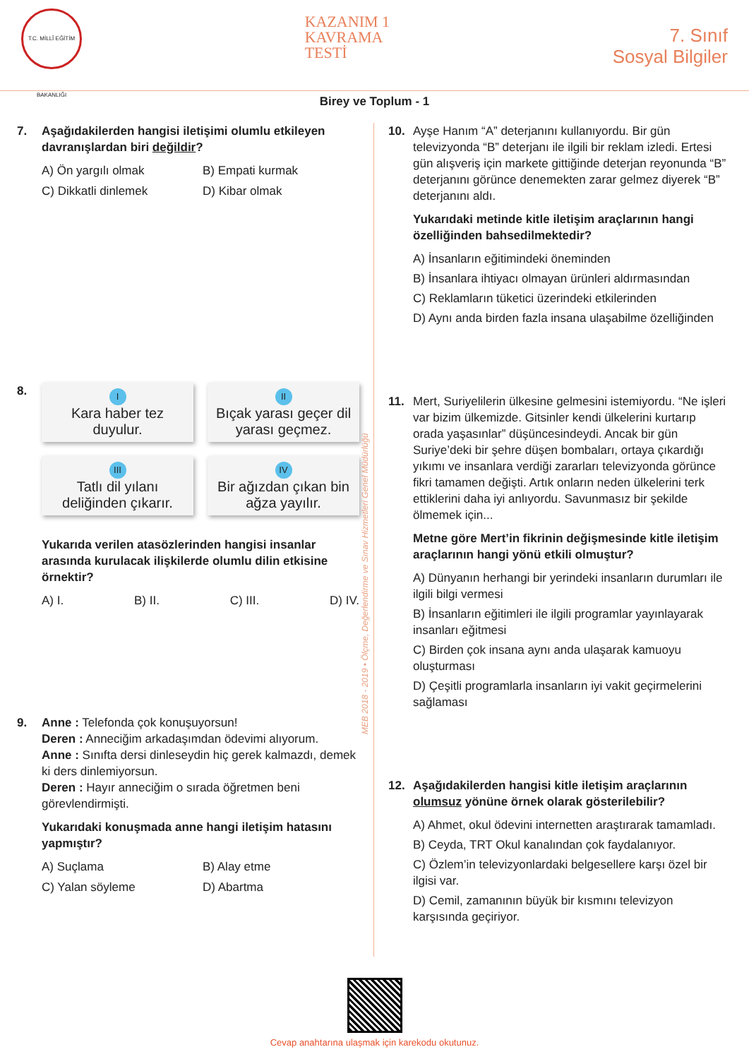T.C. MİLLÎ EĞİTİM BAKANLIĞI
KAZANIM 1
KAVRAMA
TESTİ
7. Sınıf
Sosyal Bilgiler
Birey ve Toplum - 1
7. Aşağıdakilerden hangisi iletişimi olumlu etkileyen davranışlardan biri değildir?
A) Ön yargılı olmak
B) Empati kurmak
C) Dikkatli dinlemek
D) Kibar olmak
8.
I
Kara haber tez duyulur.
II
Bıçak yarası geçer dil yarası geçmez.
III
Tatlı dil yılanı deliğinden çıkarır.
IV
Bir ağızdan çıkan bin ağza yayılır.
Yukarıda verilen atasözlerinden hangisi insanlar arasında kurulacak ilişkilerde olumlu dilin etkisine örnektir?
A) I. B) II. C) III. D) IV.
9. Anne : Telefonda çok konuşuyorsun!
Deren : Anneciğim arkadaşımdan ödevimi alıyorum.
Anne : Sınıfta dersi dinleseydin hiç gerek kalmazdı, demek ki ders dinlemiyorsun.
Deren : Hayır anneciğim o sırada öğretmen beni görevlendirmişti.
Yukarıdaki konuşmada anne hangi iletişim hatasını yapmıştır?
A) Suçlama
B) Alay etme
C) Yalan söyleme
D) Abartma
10. Ayşe Hanım “A” deterjanını kullanıyordu. Bir gün televizyonda “B” deterjanı ile ilgili bir reklam izledi. Ertesi gün alışveriş için markete gittiğinde deterjan reyonunda “B” deterjanını görünce denemekten zarar gelmez diyerek “B” deterjanını aldı.
Yukarıdaki metinde kitle iletişim araçlarının hangi özelliğinden bahsedilmektedir?
A) İnsanların eğitimindeki öneminden
B) İnsanlara ihtiyacı olmayan ürünleri aldırmasından
C) Reklamların tüketici üzerindeki etkilerinden
D) Aynı anda birden fazla insana ulaşabilme özelliğinden
11. Mert, Suriyelilerin ülkesine gelmesini istemiyordu. “Ne işleri var bizim ülkemizde. Gitsinler kendi ülkelerini kurtarıp orada yaşasınlar” düşüncesindeydi. Ancak bir gün Suriye’deki bir şehre düşen bombaları, ortaya çıkardığı yıkımı ve insanlara verdiği zararları televizyonda görünce fikri tamamen değişti. Artık onların neden ülkelerini terk ettiklerini daha iyi anlıyordu. Savunmasız bir şekilde ölmemek için...
Metne göre Mert’in fikrinin değişmesinde kitle iletişim araçlarının hangi yönü etkili olmuştur?
A) Dünyanın herhangi bir yerindeki insanların durumları ile ilgili bilgi vermesi
B) İnsanların eğitimleri ile ilgili programlar yayınlayarak insanları eğitmesi
C) Birden çok insana aynı anda ulaşarak kamuoyu oluşturması
D) Çeşitli programlarla insanların iyi vakit geçirmelerini sağlaması
12. Aşağıdakilerden hangisi kitle iletişim araçlarının olumsuz yönüne örnek olarak gösterilebilir?
A) Ahmet, okul ödevini internetten araştırarak tamamladı.
B) Ceyda, TRT Okul kanalından çok faydalanıyor.
C) Özlem’in televizyonlardaki belgesellere karşı özel bir ilgisi var.
D) Cemil, zamanının büyük bir kısmını televizyon karşısında geçiriyor.
MEB 2018 - 2019 • Ölçme, Değerlendirme ve Sınav Hizmetleri Genel Müdürlüğü
Cevap anahtarına ulaşmak için karekodu okutunuz.